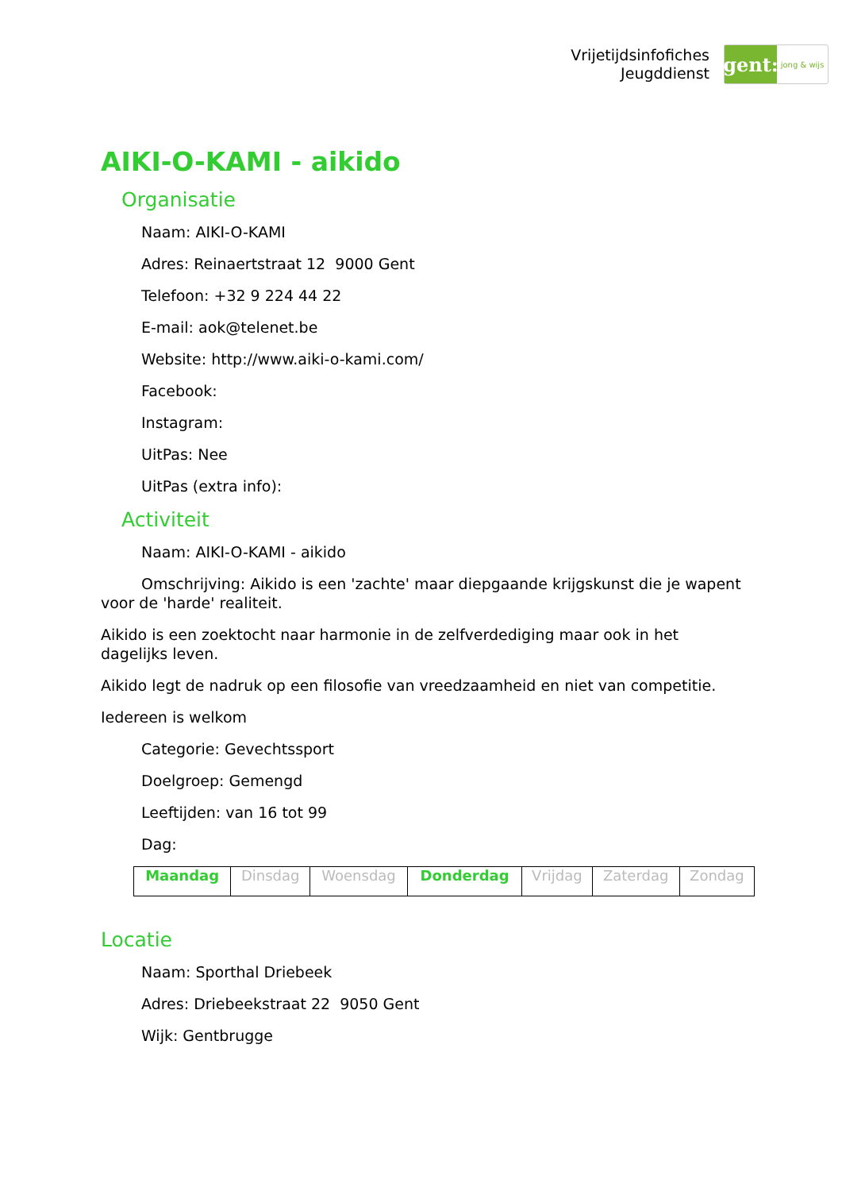Vrijetijdsinfofiches
Jeugddienst
gent:
jong & wijs
AIKI-O-KAMI - aikido
Organisatie
Naam: AIKI-O-KAMI
Adres: Reinaertstraat 12 9000 Gent
Telefoon: +32 9 224 44 22
E-mail: aok@telenet.be
Website: http://www.aiki-o-kami.com/
Facebook:
Instagram:
UitPas: Nee
UitPas (extra info):
Activiteit
Naam: AIKI-O-KAMI - aikido
Omschrijving: Aikido is een 'zachte' maar diepgaande krijgskunst die je wapent voor de 'harde' realiteit.
Aikido is een zoektocht naar harmonie in de zelfverdediging maar ook in het dagelijks leven.
Aikido legt de nadruk op een filosofie van vreedzaamheid en niet van competitie.
Iedereen is welkom
Categorie: Gevechtssport
Doelgroep: Gemengd
Leeftijden: van 16 tot 99
Dag:
| Maandag | Dinsdag | Woensdag | Donderdag | Vrijdag | Zaterdag | Zondag |
Locatie
Naam: Sporthal Driebeek
Adres: Driebeekstraat 22 9050 Gent
Wijk: Gentbrugge